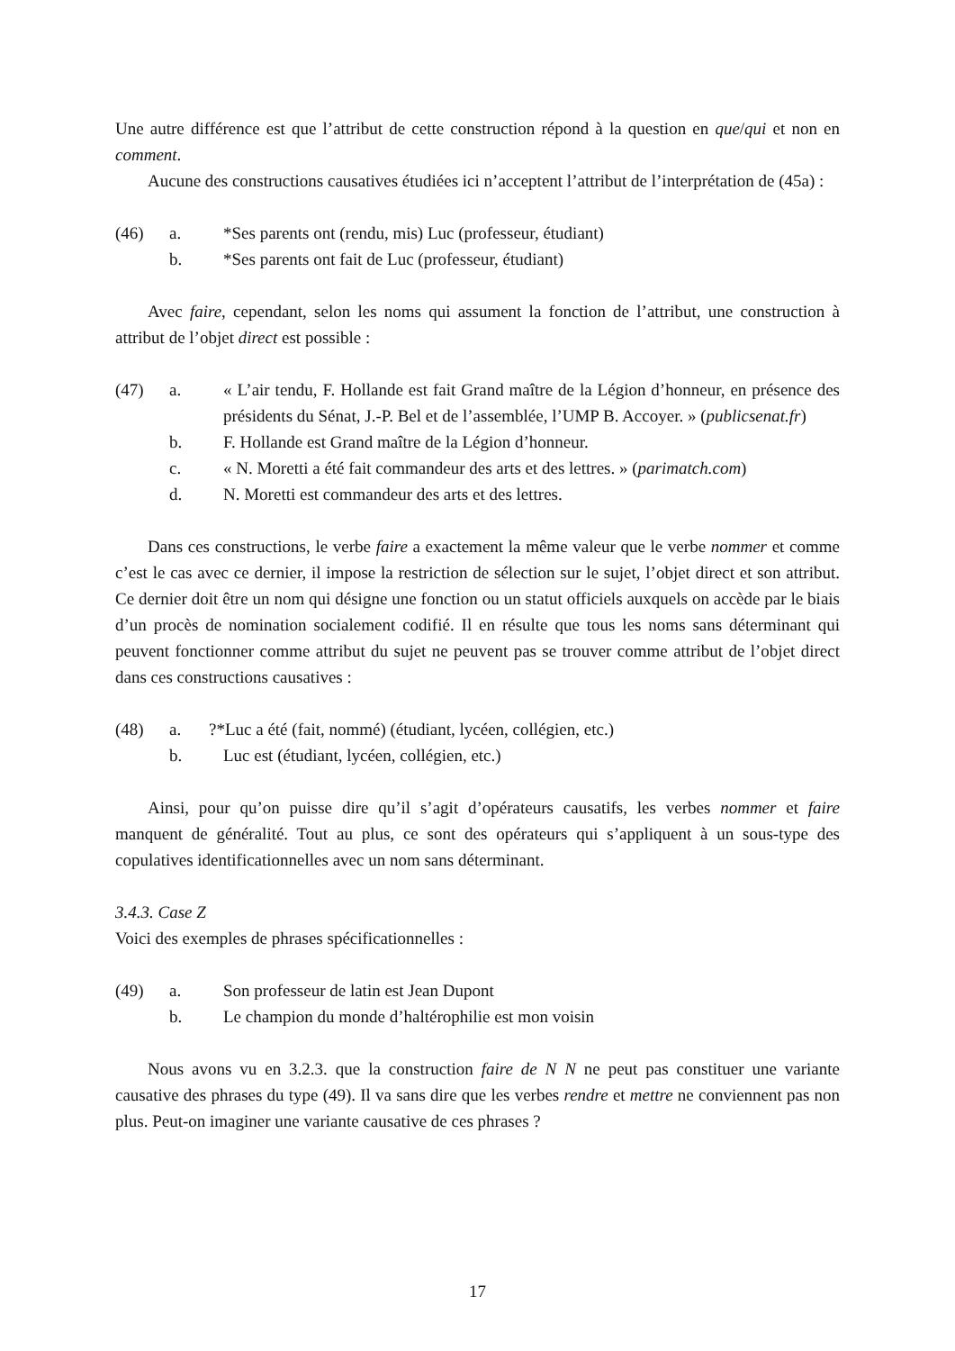Une autre différence est que l’attribut de cette construction répond à la question en que/qui et non en comment.
Aucune des constructions causatives étudiées ici n’acceptent l’attribut de l’interprétation de (45a) :
(46) a. *Ses parents ont (rendu, mis) Luc (professeur, étudiant)
b. *Ses parents ont fait de Luc (professeur, étudiant)
Avec faire, cependant, selon les noms qui assument la fonction de l’attribut, une construction à attribut de l’objet direct est possible :
(47) a. « L’air tendu, F. Hollande est fait Grand maître de la Légion d’honneur, en présence des présidents du Sénat, J.-P. Bel et de l’assemblée, l’UMP B. Accoyer. » (publicsenat.fr)
b. F. Hollande est Grand maître de la Légion d’honneur.
c. « N. Moretti a été fait commandeur des arts et des lettres. » (parimatch.com)
d. N. Moretti est commandeur des arts et des lettres.
Dans ces constructions, le verbe faire a exactement la même valeur que le verbe nommer et comme c’est le cas avec ce dernier, il impose la restriction de sélection sur le sujet, l’objet direct et son attribut. Ce dernier doit être un nom qui désigne une fonction ou un statut officiels auxquels on accède par le biais d’un procès de nomination socialement codifié. Il en résulte que tous les noms sans déterminant qui peuvent fonctionner comme attribut du sujet ne peuvent pas se trouver comme attribut de l’objet direct dans ces constructions causatives :
(48) a.?*Luc a été (fait, nommé) (étudiant, lycéen, collégien, etc.)
b. Luc est (étudiant, lycéen, collégien, etc.)
Ainsi, pour qu’on puisse dire qu’il s’agit d’opérateurs causatifs, les verbes nommer et faire manquent de généralité. Tout au plus, ce sont des opérateurs qui s’appliquent à un sous-type des copulatives identificationnelles avec un nom sans déterminant.
3.4.3. Case Z
Voici des exemples de phrases spécificationnelles :
(49) a. Son professeur de latin est Jean Dupont
b. Le champion du monde d’haltérophilie est mon voisin
Nous avons vu en 3.2.3. que la construction faire de N N ne peut pas constituer une variante causative des phrases du type (49). Il va sans dire que les verbes rendre et mettre ne conviennent pas non plus. Peut-on imaginer une variante causative de ces phrases ?
17